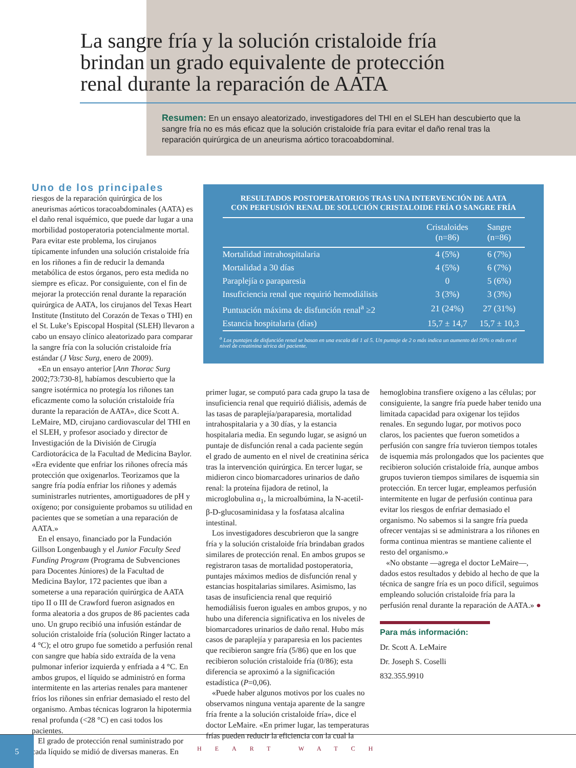La sangre fría y la solución cristaloide fría brindan un grado equivalente de protección renal durante la reparación de AATA
Resumen: En un ensayo aleatorizado, investigadores del THI en el SLEH han descubierto que la sangre fría no es más eficaz que la solución cristaloide fría para evitar el daño renal tras la reparación quirúrgica de un aneurisma aórtico toracoabdominal.
RESULTADOS POSTOPERATORIOS TRAS UNA INTERVENCIÓN DE AATA
CON PERFUSIÓN RENAL DE SOLUCIÓN CRISTALOIDE FRÍA O SANGRE FRÍA
| | Cristaloides (n=86) | Sangre (n=86) |
| --- | --- | --- |
| Mortalidad intrahospitalaria | 4 (5%) | 6 (7%) |
| Mortalidad a 30 días | 4 (5%) | 6 (7%) |
| Paraplejía o paraparesia | 0 | 5 (6%) |
| Insuficiencia renal que requirió hemodiálisis | 3 (3%) | 3 (3%) |
| Puntuación máxima de disfunción renal<sup>a</sup> ≥2 | 21 (24%) | 27 (31%) |
| Estancia hospitalaria (días) | 15,7 ± 14,7 | 15,7 ± 10,3 |
<sup>a</sup> Los puntajes de disfunción renal se basan en una escala del 1 al 5. Un puntaje de 2 o más indica un aumento del 50% o más en el nivel de creatinina sérica del paciente.
Uno de los principales
riesgos de la reparación quirúrgica de los aneurismas aórticos toracoabdominales (AATA) es el daño renal isquémico, que puede dar lugar a una morbilidad postoperatoria potencialmente mortal. Para evitar este problema, los cirujanos típicamente infunden una solución cristaloide fría en los riñones a fin de reducir la demanda metabólica de estos órganos, pero esta medida no siempre es eficaz. Por consiguiente, con el fin de mejorar la protección renal durante la reparación quirúrgica de AATA, los cirujanos del Texas Heart Institute (Instituto del Corazón de Texas o THI) en el St. Luke’s Episcopal Hospital (SLEH) llevaron a cabo un ensayo clínico aleatorizado para comparar la sangre fría con la solución cristaloide fría estándar (J Vasc Surg, enero de 2009).
«En un ensayo anterior [Ann Thorac Surg 2002;73:730-8], habíamos descubierto que la sangre isotérmica no protegía los riñones tan eficazmente como la solución cristaloide fría durante la reparación de AATA», dice Scott A. LeMaire, MD, cirujano cardiovascular del THI en el SLEH, y profesor asociado y director de Investigación de la División de Cirugía Cardiotorácica de la Facultad de Medicina Baylor. «Era evidente que enfriar los riñones ofrecía más protección que oxigenarlos. Teorizamos que la sangre fría podía enfriar los riñones y además suministrarles nutrientes, amortiguadores de pH y oxígeno; por consiguiente probamos su utilidad en pacientes que se sometían a una reparación de AATA.»
En el ensayo, financiado por la Fundación Gillson Longenbaugh y el Junior Faculty Seed Funding Program (Programa de Subvenciones para Docentes Júniores) de la Facultad de Medicina Baylor, 172 pacientes que iban a someterse a una reparación quirúrgica de AATA tipo II o III de Crawford fueron asignados en forma aleatoria a dos grupos de 86 pacientes cada uno. Un grupo recibió una infusión estándar de solución cristaloide fría (solución Ringer lactato a 4 °C); el otro grupo fue sometido a perfusión renal con sangre que había sido extraída de la vena pulmonar inferior izquierda y enfriada a 4 °C. En ambos grupos, el líquido se administró en forma intermitente en las arterias renales para mantener fríos los riñones sin enfriar demasiado el resto del organismo. Ambas técnicas lograron la hipotermia renal profunda (<28 °C) en casi todos los pacientes.
El grado de protección renal suministrado por cada líquido se midió de diversas maneras. En
primer lugar, se computó para cada grupo la tasa de insuficiencia renal que requirió diálisis, además de las tasas de paraplejía/paraparesia, mortalidad intrahospitalaria y a 30 días, y la estancia hospitalaria media. En segundo lugar, se asignó un puntaje de disfunción renal a cada paciente según el grado de aumento en el nivel de creatinina sérica tras la intervención quirúrgica. En tercer lugar, se midieron cinco biomarcadores urinarios de daño renal: la proteína fijadora de retinol, la microglobulina α<sub>1</sub>, la microalbúmina, la N-acetil-β-D-glucosaminidasa y la fosfatasa alcalina intestinal.
Los investigadores descubrieron que la sangre fría y la solución cristaloide fría brindaban grados similares de protección renal. En ambos grupos se registraron tasas de mortalidad postoperatoria, puntajes máximos medios de disfunción renal y estancias hospitalarias similares. Asimismo, las tasas de insuficiencia renal que requirió hemodiálisis fueron iguales en ambos grupos, y no hubo una diferencia significativa en los niveles de biomarcadores urinarios de daño renal. Hubo más casos de paraplejía y paraparesia en los pacientes que recibieron sangre fría (5/86) que en los que recibieron solución cristaloide fría (0/86); esta diferencia se aproximó a la significación estadística (P=0,06).
«Puede haber algunos motivos por los cuales no observamos ninguna ventaja aparente de la sangre fría frente a la solución cristaloide fría», dice el doctor LeMaire. «En primer lugar, las temperaturas frías pueden reducir la eficiencia con la cual la
hemoglobina transfiere oxígeno a las células; por consiguiente, la sangre fría puede haber tenido una limitada capacidad para oxigenar los tejidos renales. En segundo lugar, por motivos poco claros, los pacientes que fueron sometidos a perfusión con sangre fría tuvieron tiempos totales de isquemia más prolongados que los pacientes que recibieron solución cristaloide fría, aunque ambos grupos tuvieron tiempos similares de isquemia sin protección. En tercer lugar, empleamos perfusión intermitente en lugar de perfusión continua para evitar los riesgos de enfriar demasiado el organismo. No sabemos si la sangre fría pueda ofrecer ventajas si se administrara a los riñones en forma continua mientras se mantiene caliente el resto del organismo.»
«No obstante —agrega el doctor LeMaire—, dados estos resultados y debido al hecho de que la técnica de sangre fría es un poco difícil, seguimos empleando solución cristaloide fría para la perfusión renal durante la reparación de AATA.» ●
Para más información:
Dr. Scott A. LeMaire
Dr. Joseph S. Coselli
832.355.9910
5
HEART WATCH